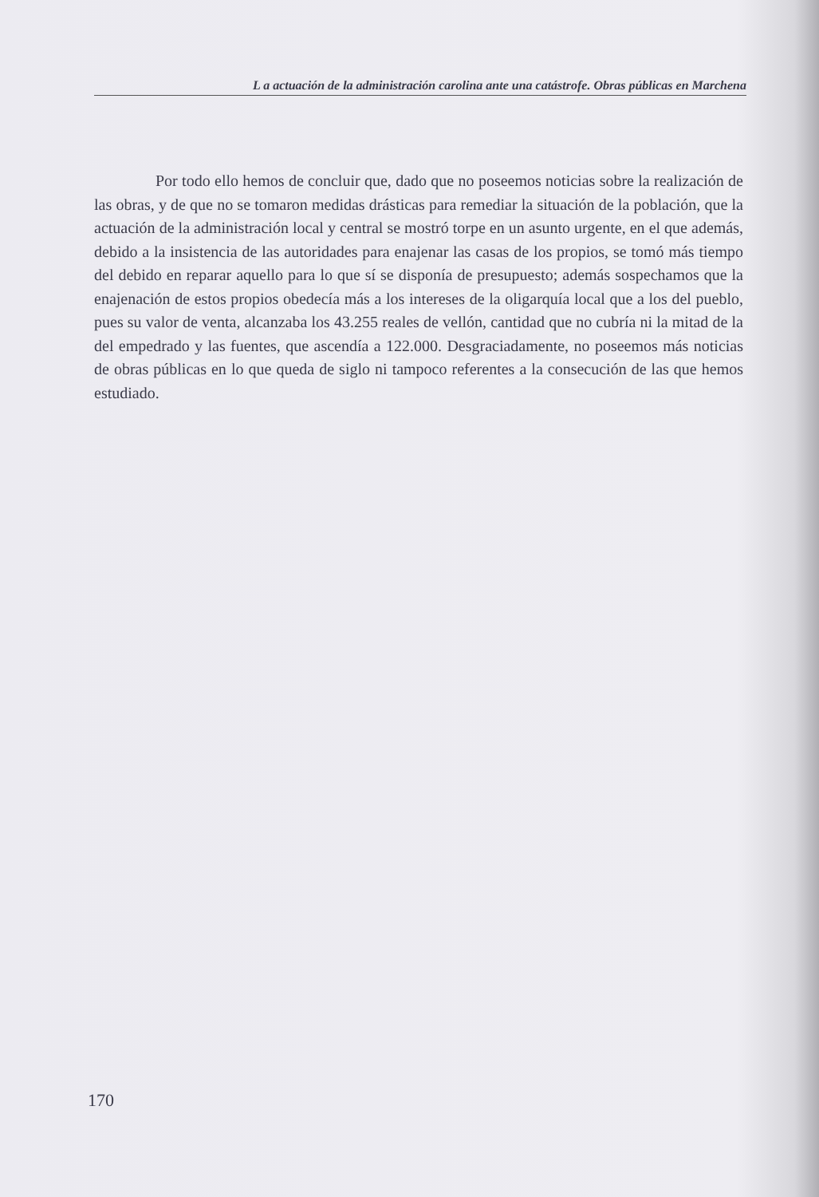L a actuación de la administración carolina ante una catástrofe. Obras públicas en Marchena
Por todo ello hemos de concluir que, dado que no poseemos noticias sobre la realización de las obras, y de que no se tomaron medidas drásticas para remediar la situación de la población, que la actuación de la administración local y central se mostró torpe en un asunto urgente, en el que además, debido a la insistencia de las autoridades para enajenar las casas de los propios, se tomó más tiempo del debido en reparar aquello para lo que sí se disponía de presupuesto; además sospechamos que la enajenación de estos propios obedecía más a los intereses de la oligarquía local que a los del pueblo, pues su valor de venta, alcanzaba los 43.255 reales de vellón, cantidad que no cubría ni la mitad de la del empedrado y las fuentes, que ascendía a 122.000. Desgraciadamente, no poseemos más noticias de obras públicas en lo que queda de siglo ni tampoco referentes a la consecución de las que hemos estudiado.
170